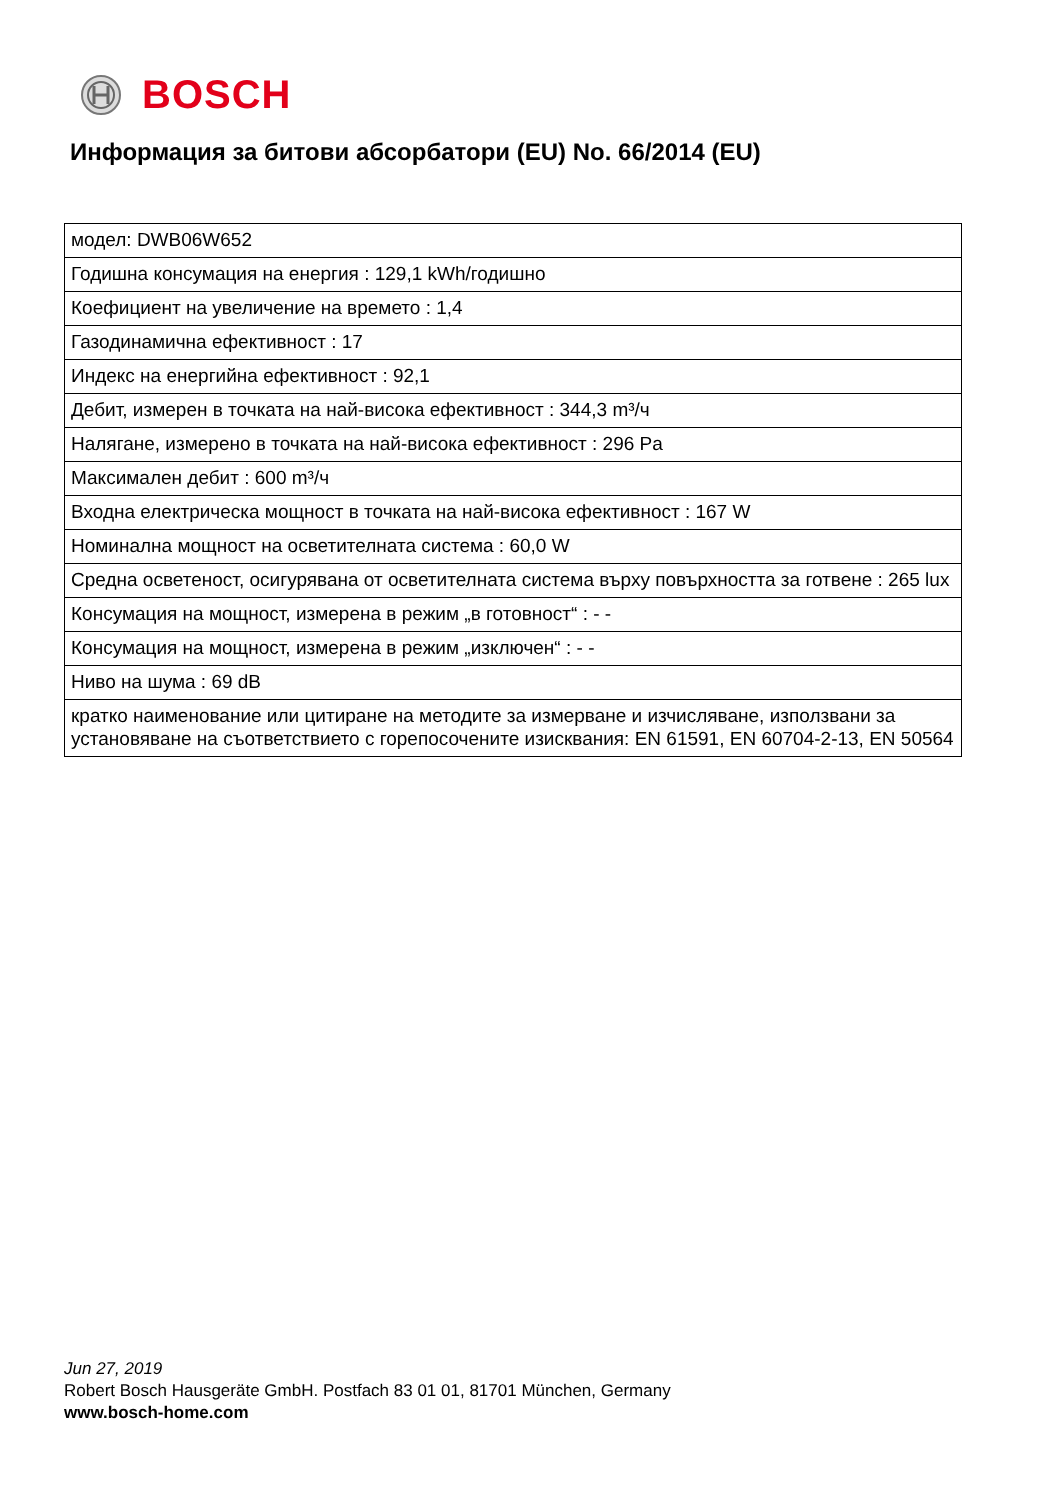BOSCH
Информация за битови абсорбатори (EU) No. 66/2014 (EU)
| модел: DWB06W652 |
| Годишна консумация на енергия : 129,1 kWh/годишно |
| Коефициент на увеличение на времето : 1,4 |
| Газодинамична ефективност : 17 |
| Индекс на енергийна ефективност : 92,1 |
| Дебит, измерен в точката на най-висока ефективност : 344,3 m³/ч |
| Налягане, измерено в точката на най-висока ефективност : 296 Pa |
| Максимален дебит : 600 m³/ч |
| Входна електрическа мощност в точката на най-висока ефективност : 167 W |
| Номинална мощност на осветителната система : 60,0 W |
| Средна осветеност, осигурявана от осветителната система върху повърхността за готвене : 265 lux |
| Консумация на мощност, измерена в режим „в готовност“ : - - |
| Консумация на мощност, измерена в режим „изключен“ : - - |
| Ниво на шума : 69 dB |
| кратко наименование или цитиране на методите за измерване и изчисляване, използвани за установяване на съответствието с горепосочените изисквания: EN 61591, EN 60704-2-13, EN 50564 |
Jun 27, 2019
Robert Bosch Hausgeräte GmbH. Postfach 83 01 01, 81701 München, Germany
www.bosch-home.com